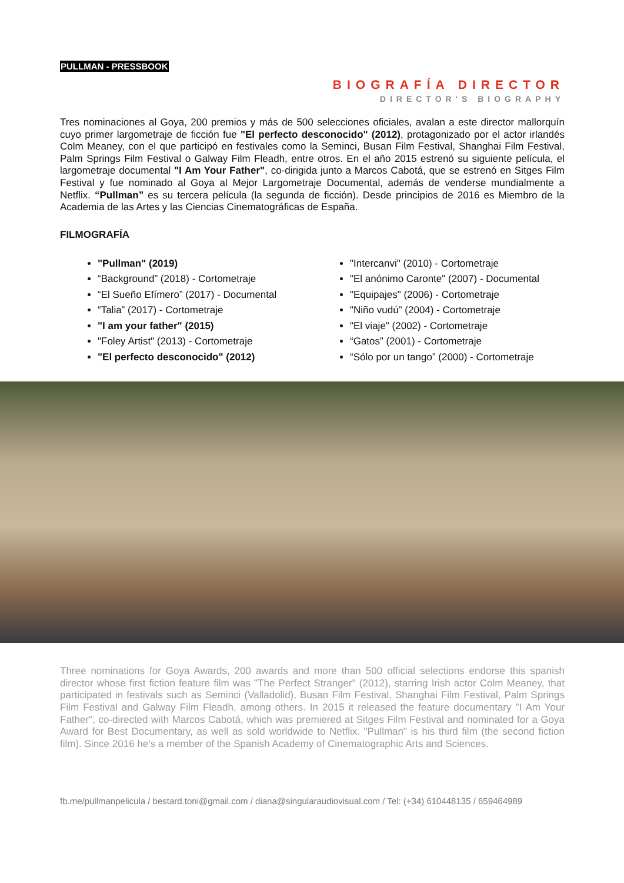PULLMAN - PRESSBOOK
BIOGRAFÍA DIRECTOR
DIRECTOR'S BIOGRAPHY
Tres nominaciones al Goya, 200 premios y más de 500 selecciones oficiales, avalan a este director mallorquín cuyo primer largometraje de ficción fue "El perfecto desconocido" (2012), protagonizado por el actor irlandés Colm Meaney, con el que participó en festivales como la Seminci, Busan Film Festival, Shanghai Film Festival, Palm Springs Film Festival o Galway Film Fleadh, entre otros. En el año 2015 estrenó su siguiente película, el largometraje documental "I Am Your Father", co-dirigida junto a Marcos Cabotá, que se estrenó en Sitges Film Festival y fue nominado al Goya al Mejor Largometraje Documental, además de venderse mundialmente a Netflix. “Pullman” es su tercera película (la segunda de ficción). Desde principios de 2016 es Miembro de la Academia de las Artes y las Ciencias Cinematográficas de España.
FILMOGRAFÍA
"Pullman" (2019)
“Background” (2018) - Cortometraje
“El Sueño Efímero” (2017) - Documental
“Talia” (2017) - Cortometraje
"I am your father" (2015)
"Foley Artist" (2013) - Cortometraje
"El perfecto desconocido" (2012)
"Intercanvi" (2010) - Cortometraje
"El anónimo Caronte" (2007) - Documental
"Equipajes" (2006) - Cortometraje
"Niño vudú" (2004) - Cortometraje
"El viaje" (2002) - Cortometraje
“Gatos” (2001) - Cortometraje
“Sólo por un tango” (2000) - Cortometraje
Three nominations for Goya Awards, 200 awards and more than 500 official selections endorse this spanish director whose first fiction feature film was "The Perfect Stranger" (2012), starring Irish actor Colm Meaney, that participated in festivals such as Seminci (Valladolid), Busan Film Festival, Shanghai Film Festival, Palm Springs Film Festival and Galway Film Fleadh, among others. In 2015 it released the feature documentary "I Am Your Father", co-directed with Marcos Cabotá, which was premiered at Sitges Film Festival and nominated for a Goya Award for Best Documentary, as well as sold worldwide to Netflix. "Pullman" is his third film (the second fiction film). Since 2016 he's a member of the Spanish Academy of Cinematographic Arts and Sciences.
fb.me/pullmanpelicula / bestard.toni@gmail.com / diana@singularaudiovisual.com / Tel: (+34) 610448135 / 659464989